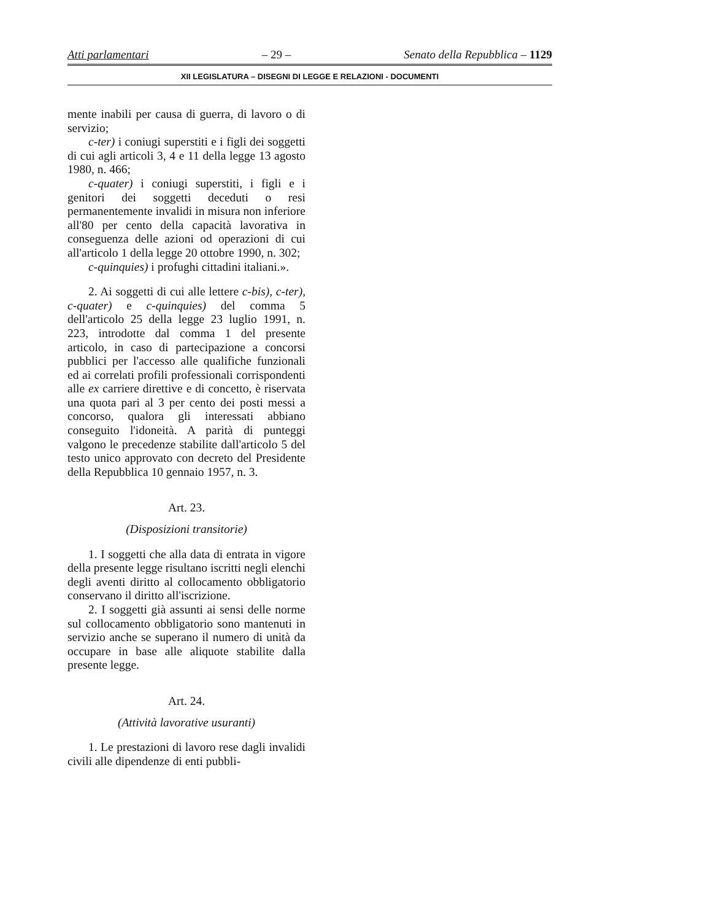Atti parlamentari – 29 – Senato della Repubblica – 1129
XII LEGISLATURA – DISEGNI DI LEGGE E RELAZIONI - DOCUMENTI
mente inabili per causa di guerra, di lavoro o di servizio;
c-ter) i coniugi superstiti e i figli dei soggetti di cui agli articoli 3, 4 e 11 della legge 13 agosto 1980, n. 466;
c-quater) i coniugi superstiti, i figli e i genitori dei soggetti deceduti o resi permanentemente invalidi in misura non inferiore all'80 per cento della capacità lavorativa in conseguenza delle azioni od operazioni di cui all'articolo 1 della legge 20 ottobre 1990, n. 302;
c-quinquies) i profughi cittadini italiani.».
2. Ai soggetti di cui alle lettere c-bis), c-ter), c-quater) e c-quinquies) del comma 5 dell'articolo 25 della legge 23 luglio 1991, n. 223, introdotte dal comma 1 del presente articolo, in caso di partecipazione a concorsi pubblici per l'accesso alle qualifiche funzionali ed ai correlati profili professionali corrispondenti alle ex carriere direttive e di concetto, è riservata una quota pari al 3 per cento dei posti messi a concorso, qualora gli interessati abbiano conseguito l'idoneità. A parità di punteggi valgono le precedenze stabilite dall'articolo 5 del testo unico approvato con decreto del Presidente della Repubblica 10 gennaio 1957, n. 3.
Art. 23.
(Disposizioni transitorie)
1. I soggetti che alla data di entrata in vigore della presente legge risultano iscritti negli elenchi degli aventi diritto al collocamento obbligatorio conservano il diritto all'iscrizione.
2. I soggetti già assunti ai sensi delle norme sul collocamento obbligatorio sono mantenuti in servizio anche se superano il numero di unità da occupare in base alle aliquote stabilite dalla presente legge.
Art. 24.
(Attività lavorative usuranti)
1. Le prestazioni di lavoro rese dagli invalidi civili alle dipendenze di enti pubbli-